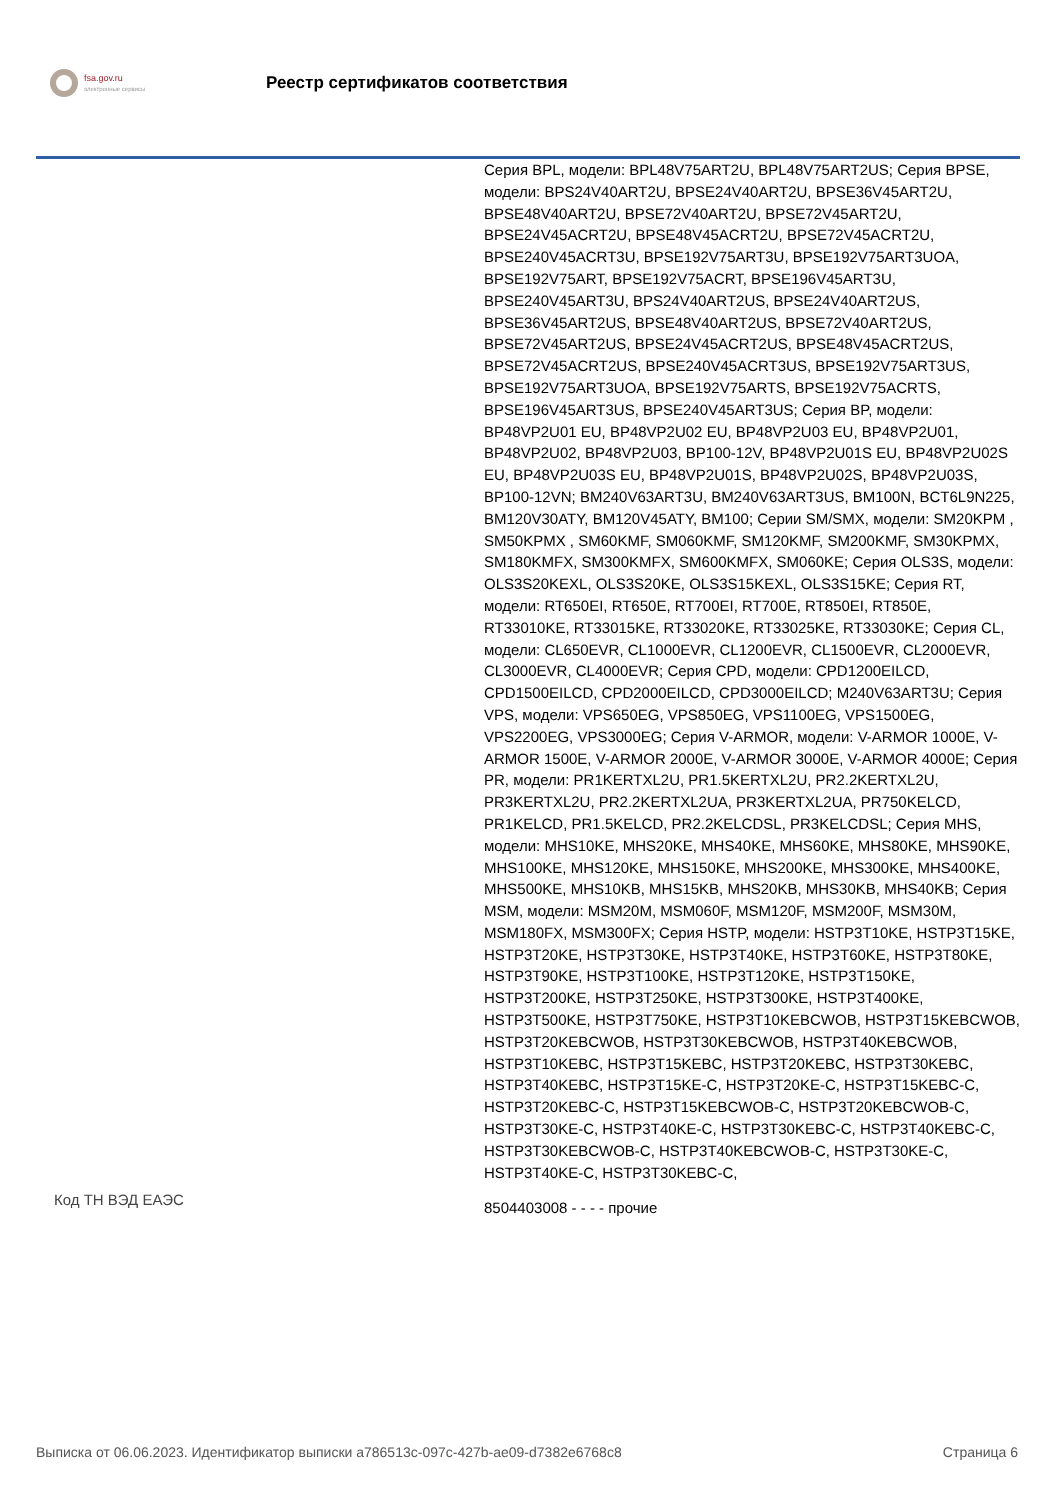fsa.gov.ru
электронные сервисы
Реестр сертификатов соответствия
| | Серия BPL, модели: BPL48V75ART2U, BPL48V75ART2US; Серия BPSE, модели: BPS24V40ART2U, BPSE24V40ART2U, BPSE36V45ART2U, BPSE48V40ART2U, BPSE72V40ART2U, BPSE72V45ART2U, BPSE24V45ACRT2U, BPSE48V45ACRT2U, BPSE72V45ACRT2U, BPSE240V45ACRT3U, BPSE192V75ART3U, BPSE192V75ART3UOA, BPSE192V75ART, BPSE192V75ACRT, BPSE196V45ART3U, BPSE240V45ART3U, BPS24V40ART2US, BPSE24V40ART2US, BPSE36V45ART2US, BPSE48V40ART2US, BPSE72V40ART2US, BPSE72V45ART2US, BPSE24V45ACRT2US, BPSE48V45ACRT2US, BPSE72V45ACRT2US, BPSE240V45ACRT3US, BPSE192V75ART3US, BPSE192V75ART3UOA, BPSE192V75ARTS, BPSE192V75ACRTS, BPSE196V45ART3US, BPSE240V45ART3US; Серия BP, модели: BP48VP2U01 EU, BP48VP2U02 EU, BP48VP2U03 EU, BP48VP2U01, BP48VP2U02, BP48VP2U03, BP100-12V, BP48VP2U01S EU, BP48VP2U02S EU, BP48VP2U03S EU, BP48VP2U01S, BP48VP2U02S, BP48VP2U03S, BP100-12VN; BM240V63ART3U, BM240V63ART3US, BM100N, BCT6L9N225, BM120V30ATY, BM120V45ATY, BM100; Серии SM/SMX, модели: SM20KPM , SM50KPMX , SM60KMF, SM060KMF, SM120KMF, SM200KMF, SM30KPMX, SM180KMFX, SM300KMFX, SM600KMFX, SM060KE; Серия OLS3S, модели: OLS3S20KEXL, OLS3S20KE, OLS3S15KEXL, OLS3S15KE; Серия RT, модели: RT650EI, RT650E, RT700EI, RT700E, RT850EI, RT850E, RT33010KE, RT33015KE, RT33020KE, RT33025KE, RT33030KE; Серия CL, модели: CL650EVR, CL1000EVR, CL1200EVR, CL1500EVR, CL2000EVR, CL3000EVR, CL4000EVR; Серия CPD, модели: CPD1200EILCD, CPD1500EILCD, CPD2000EILCD, CPD3000EILCD; M240V63ART3U; Серия VPS, модели: VPS650EG, VPS850EG, VPS1100EG, VPS1500EG, VPS2200EG, VPS3000EG; Серия V-ARMOR, модели: V-ARMOR 1000E, V-ARMOR 1500E, V-ARMOR 2000E, V-ARMOR 3000E, V-ARMOR 4000E; Серия PR, модели: PR1KERTXL2U, PR1.5KERTXL2U, PR2.2KERTXL2U, PR3KERTXL2U, PR2.2KERTXL2UA, PR3KERTXL2UA, PR750KELCD, PR1KELCD, PR1.5KELCD, PR2.2KELCDSL, PR3KELCDSL; Серия MHS, модели: MHS10KE, MHS20KE, MHS40KE, MHS60KE, MHS80KE, MHS90KE, MHS100KE, MHS120KE, MHS150KE, MHS200KE, MHS300KE, MHS400KE, MHS500KE, MHS10KB, MHS15KB, MHS20KB, MHS30KB, MHS40KB; Серия MSM, модели: MSM20M, MSM060F, MSM120F, MSM200F, MSM30M, MSM180FX, MSM300FX; Серия HSTP, модели: HSTP3T10KE, HSTP3T15KE, HSTP3T20KE, HSTP3T30KE, HSTP3T40KE, HSTP3T60KE, HSTP3T80KE, HSTP3T90KE, HSTP3T100KE, HSTP3T120KE, HSTP3T150KE, HSTP3T200KE, HSTP3T250KE, HSTP3T300KE, HSTP3T400KE, HSTP3T500KE, HSTP3T750KE, HSTP3T10KEBCWOB, HSTP3T15KEBCWOB, HSTP3T20KEBCWOB, HSTP3T30KEBCWOB, HSTP3T40KEBCWOB, HSTP3T10KEBC, HSTP3T15KEBC, HSTP3T20KEBC, HSTP3T30KEBC, HSTP3T40KEBC, HSTP3T15KE-C, HSTP3T20KE-C, HSTP3T15KEBC-C, HSTP3T20KEBC-C, HSTP3T15KEBCWOB-C, HSTP3T20KEBCWOB-C, HSTP3T30KE-C, HSTP3T40KE-C, HSTP3T30KEBC-C, HSTP3T40KEBC-C, HSTP3T30KEBCWOB-C, HSTP3T40KEBCWOB-C, HSTP3T30KE-C, HSTP3T40KE-C, HSTP3T30KEBC-C, |
| Код ТН ВЭД ЕАЭС | 8504403008 - - - - прочие |
Выписка от 06.06.2023. Идентификатор выписки a786513c-097c-427b-ae09-d7382e6768c8 Страница 6